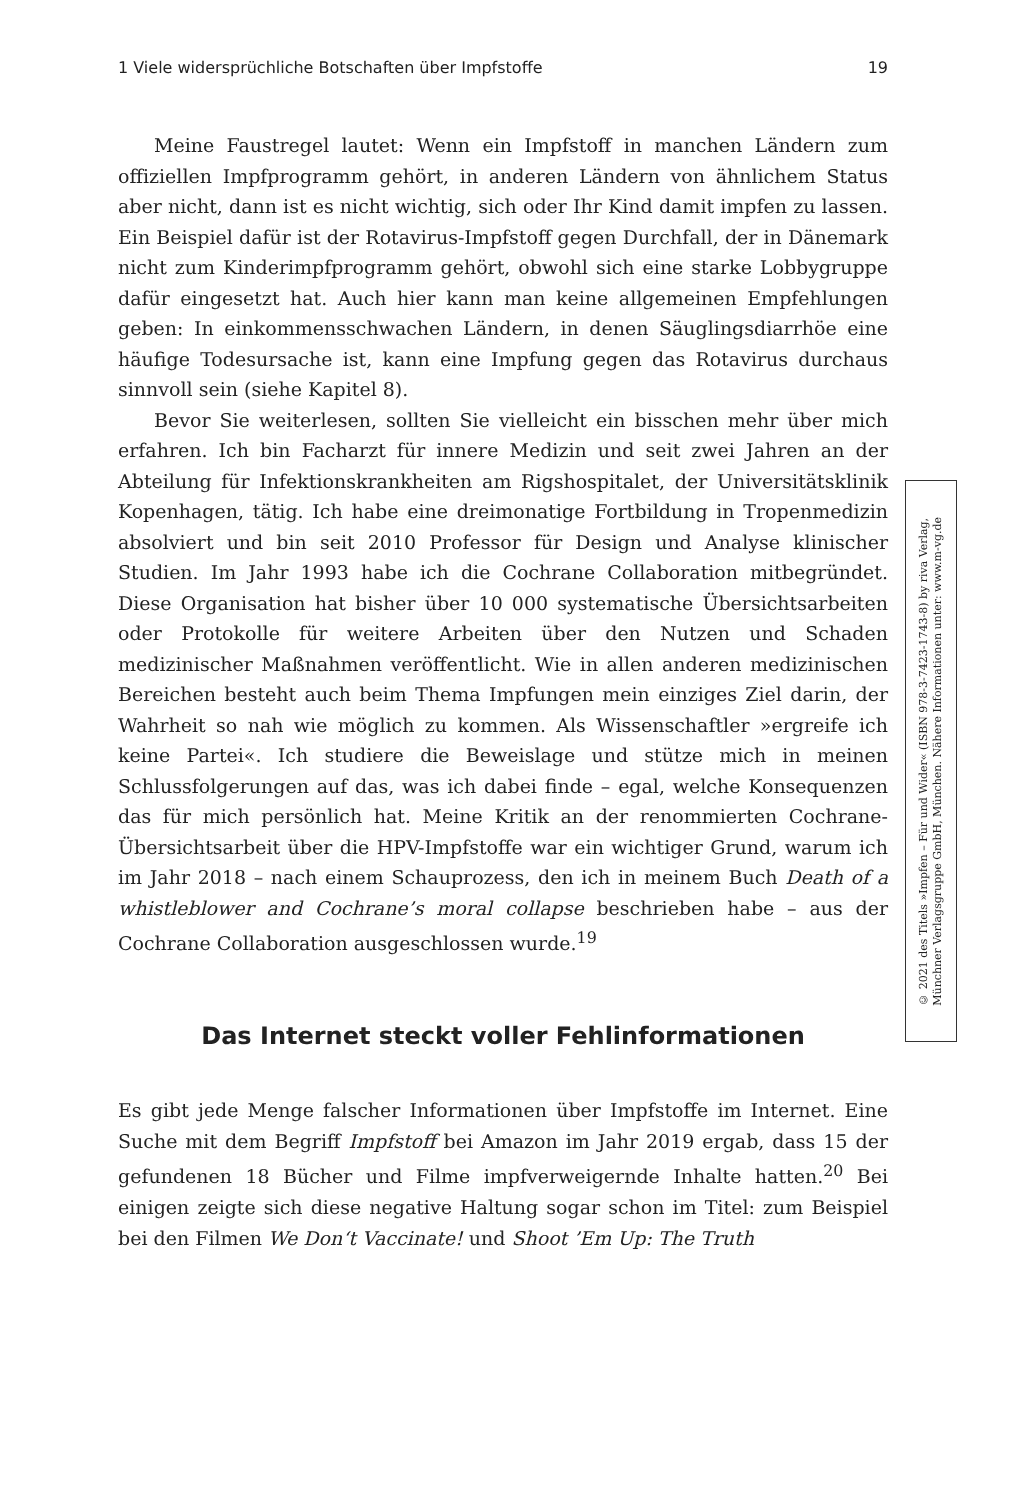1 Viele widersprüchliche Botschaften über Impfstoffe 19
Meine Faustregel lautet: Wenn ein Impfstoff in manchen Ländern zum offiziellen Impfprogramm gehört, in anderen Ländern von ähnlichem Status aber nicht, dann ist es nicht wichtig, sich oder Ihr Kind damit impfen zu lassen. Ein Beispiel dafür ist der Rotavirus-Impfstoff gegen Durchfall, der in Dänemark nicht zum Kinderimpfprogramm gehört, obwohl sich eine starke Lobbygruppe dafür eingesetzt hat. Auch hier kann man keine allgemeinen Empfehlungen geben: In einkommensschwachen Ländern, in denen Säuglingsdiarrhöe eine häufige Todesursache ist, kann eine Impfung gegen das Rotavirus durchaus sinnvoll sein (siehe Kapitel 8).
Bevor Sie weiterlesen, sollten Sie vielleicht ein bisschen mehr über mich erfahren. Ich bin Facharzt für innere Medizin und seit zwei Jahren an der Abteilung für Infektionskrankheiten am Rigshospitalet, der Universitätsklinik Kopenhagen, tätig. Ich habe eine dreimonatige Fortbildung in Tropenmedizin absolviert und bin seit 2010 Professor für Design und Analyse klinischer Studien. Im Jahr 1993 habe ich die Cochrane Collaboration mitbegründet. Diese Organisation hat bisher über 10 000 systematische Übersichtsarbeiten oder Protokolle für weitere Arbeiten über den Nutzen und Schaden medizinischer Maßnahmen veröffentlicht. Wie in allen anderen medizinischen Bereichen besteht auch beim Thema Impfungen mein einziges Ziel darin, der Wahrheit so nah wie möglich zu kommen. Als Wissenschaftler »ergreife ich keine Partei«. Ich studiere die Beweislage und stütze mich in meinen Schlussfolgerungen auf das, was ich dabei finde – egal, welche Konsequenzen das für mich persönlich hat. Meine Kritik an der renommierten Cochrane-Übersichtsarbeit über die HPV-Impfstoffe war ein wichtiger Grund, warum ich im Jahr 2018 – nach einem Schauprozess, den ich in meinem Buch Death of a whistleblower and Cochrane’s moral collapse beschrieben habe – aus der Cochrane Collaboration ausgeschlossen wurde.<sup>19</sup>
Das Internet steckt voller Fehlinformationen
Es gibt jede Menge falscher Informationen über Impfstoffe im Internet. Eine Suche mit dem Begriff Impfstoff bei Amazon im Jahr 2019 ergab, dass 15 der gefundenen 18 Bücher und Filme impfverweigernde Inhalte hatten.<sup>20</sup> Bei einigen zeigte sich diese negative Haltung sogar schon im Titel: zum Beispiel bei den Filmen We Don‘t Vaccinate! und Shoot ’Em Up: The Truth
© 2021 des Titels »Impfen – Für und Wider« (ISBN 978-3-7423-1743-8) by riva Verlag,
Münchner Verlagsgruppe GmbH, München. Nähere Informationen unter: www.m-vg.de